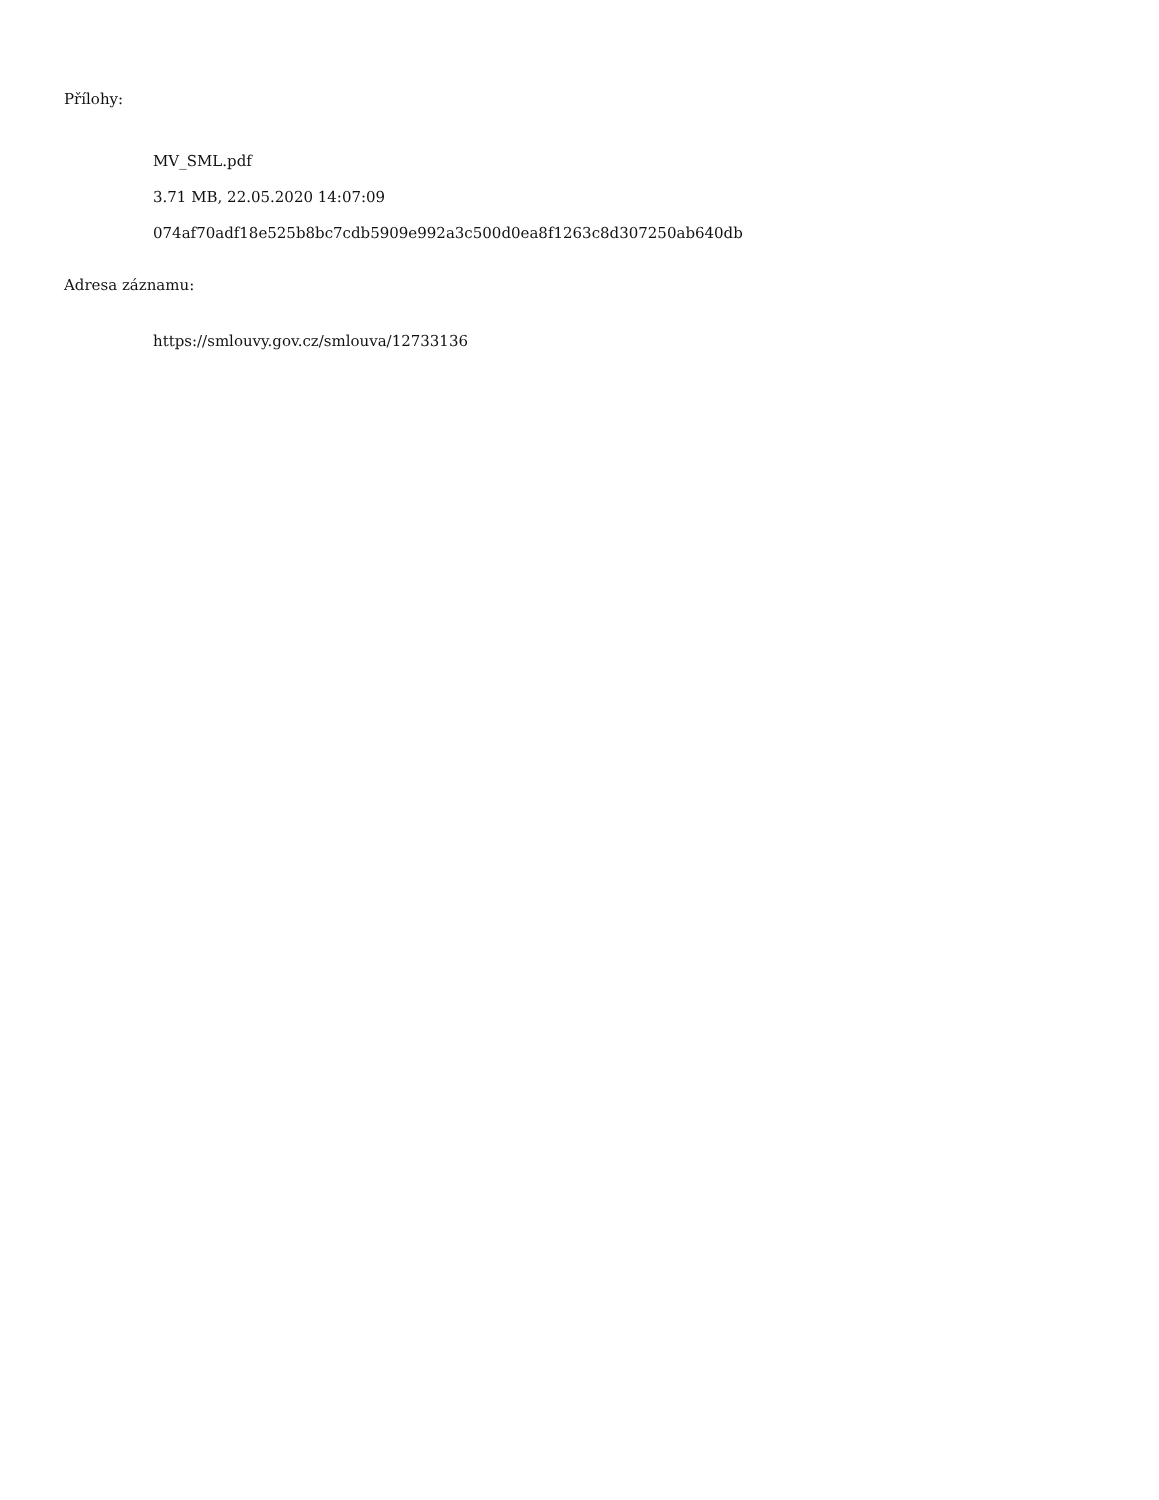Přílohy:
MV_SML.pdf
3.71 MB, 22.05.2020 14:07:09
074af70adf18e525b8bc7cdb5909e992a3c500d0ea8f1263c8d307250ab640db
Adresa záznamu:
https://smlouvy.gov.cz/smlouva/12733136